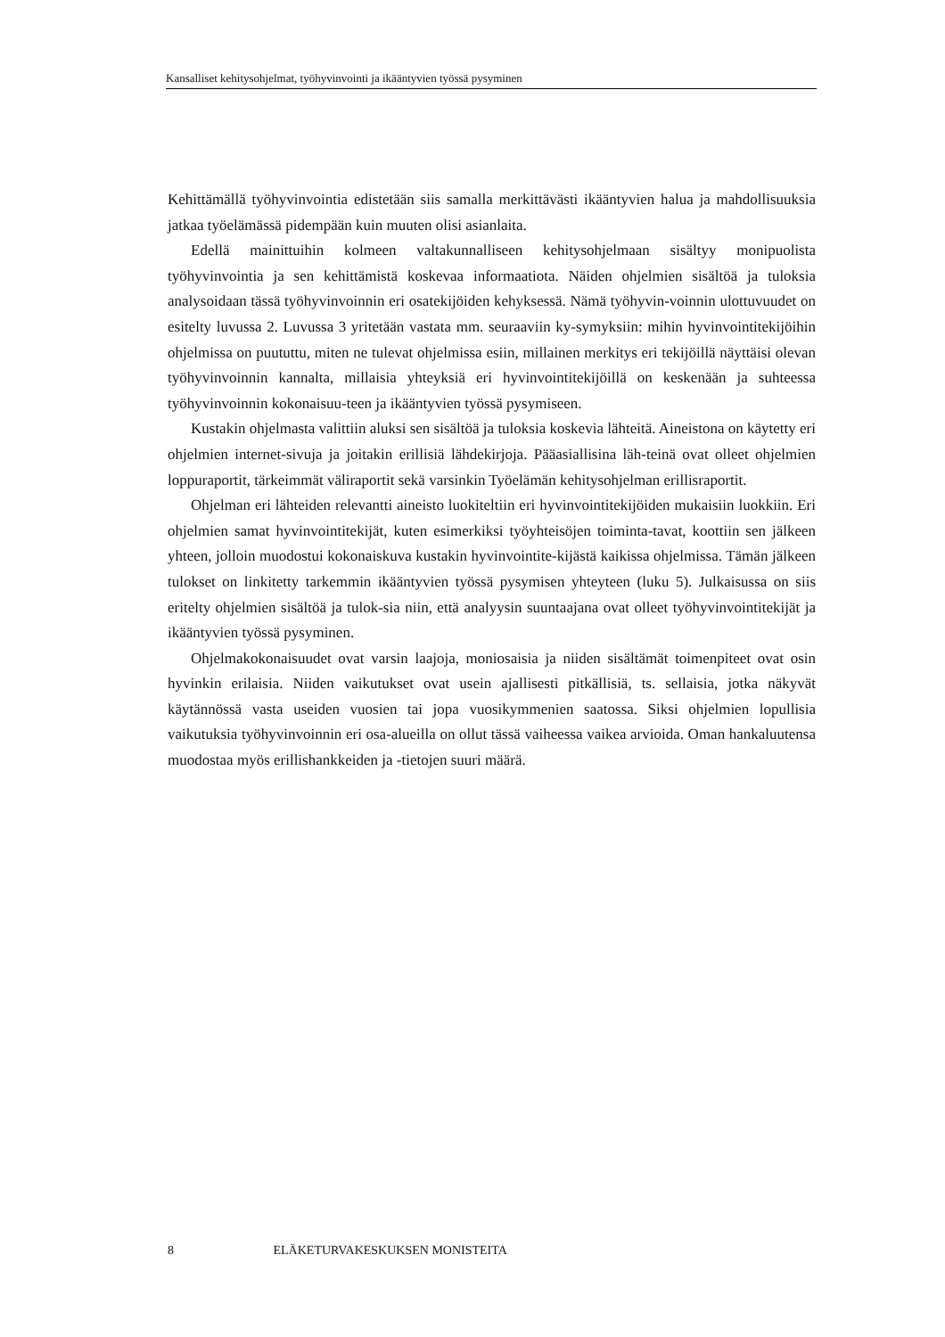Kansalliset kehitysohjelmat, työhyvinvointi ja ikääntyvien työssä pysyminen
Kehittämällä työhyvinvointia edistetään siis samalla merkittävästi ikääntyvien halua ja mahdollisuuksia jatkaa työelämässä pidempään kuin muuten olisi asianlaita.
Edellä mainittuihin kolmeen valtakunnalliseen kehitysohjelmaan sisältyy monipuolista työhyvinvointia ja sen kehittämistä koskevaa informaatiota. Näiden ohjelmien sisältöä ja tuloksia analysoidaan tässä työhyvinvoinnin eri osatekijöiden kehyksessä. Nämä työhyvin-voinnin ulottuvuudet on esitelty luvussa 2. Luvussa 3 yritetään vastata mm. seuraaviin ky-symyksiin: mihin hyvinvointitekijöihin ohjelmissa on puututtu, miten ne tulevat ohjelmissa esiin, millainen merkitys eri tekijöillä näyttäisi olevan työhyvinvoinnin kannalta, millaisia yhteyksiä eri hyvinvointitekijöillä on keskenään ja suhteessa työhyvinvoinnin kokonaisuu-teen ja ikääntyvien työssä pysymiseen.
Kustakin ohjelmasta valittiin aluksi sen sisältöä ja tuloksia koskevia lähteitä. Aineistona on käytetty eri ohjelmien internet-sivuja ja joitakin erillisiä lähdekirjoja. Pääasiallisina läh-teinä ovat olleet ohjelmien loppuraportit, tärkeimmät väliraportit sekä varsinkin Työelämän kehitysohjelman erillisraportit.
Ohjelman eri lähteiden relevantti aineisto luokiteltiin eri hyvinvointitekijöiden mukaisiin luokkiin. Eri ohjelmien samat hyvinvointitekijät, kuten esimerkiksi työyhteisöjen toiminta-tavat, koottiin sen jälkeen yhteen, jolloin muodostui kokonaiskuva kustakin hyvinvointite-kijästä kaikissa ohjelmissa. Tämän jälkeen tulokset on linkitetty tarkemmin ikääntyvien työssä pysymisen yhteyteen (luku 5). Julkaisussa on siis eritelty ohjelmien sisältöä ja tulok-sia niin, että analyysin suuntaajana ovat olleet työhyvinvointitekijät ja ikääntyvien työssä pysyminen.
Ohjelmakokonaisuudet ovat varsin laajoja, moniosaisia ja niiden sisältämät toimenpiteet ovat osin hyvinkin erilaisia. Niiden vaikutukset ovat usein ajallisesti pitkällisiä, ts. sellaisia, jotka näkyvät käytännössä vasta useiden vuosien tai jopa vuosikymmenien saatossa. Siksi ohjelmien lopullisia vaikutuksia työhyvinvoinnin eri osa-alueilla on ollut tässä vaiheessa vaikea arvioida. Oman hankaluutensa muodostaa myös erillishankkeiden ja -tietojen suuri määrä.
8 ELÄKETURVAKESKUKSEN MONISTEITA